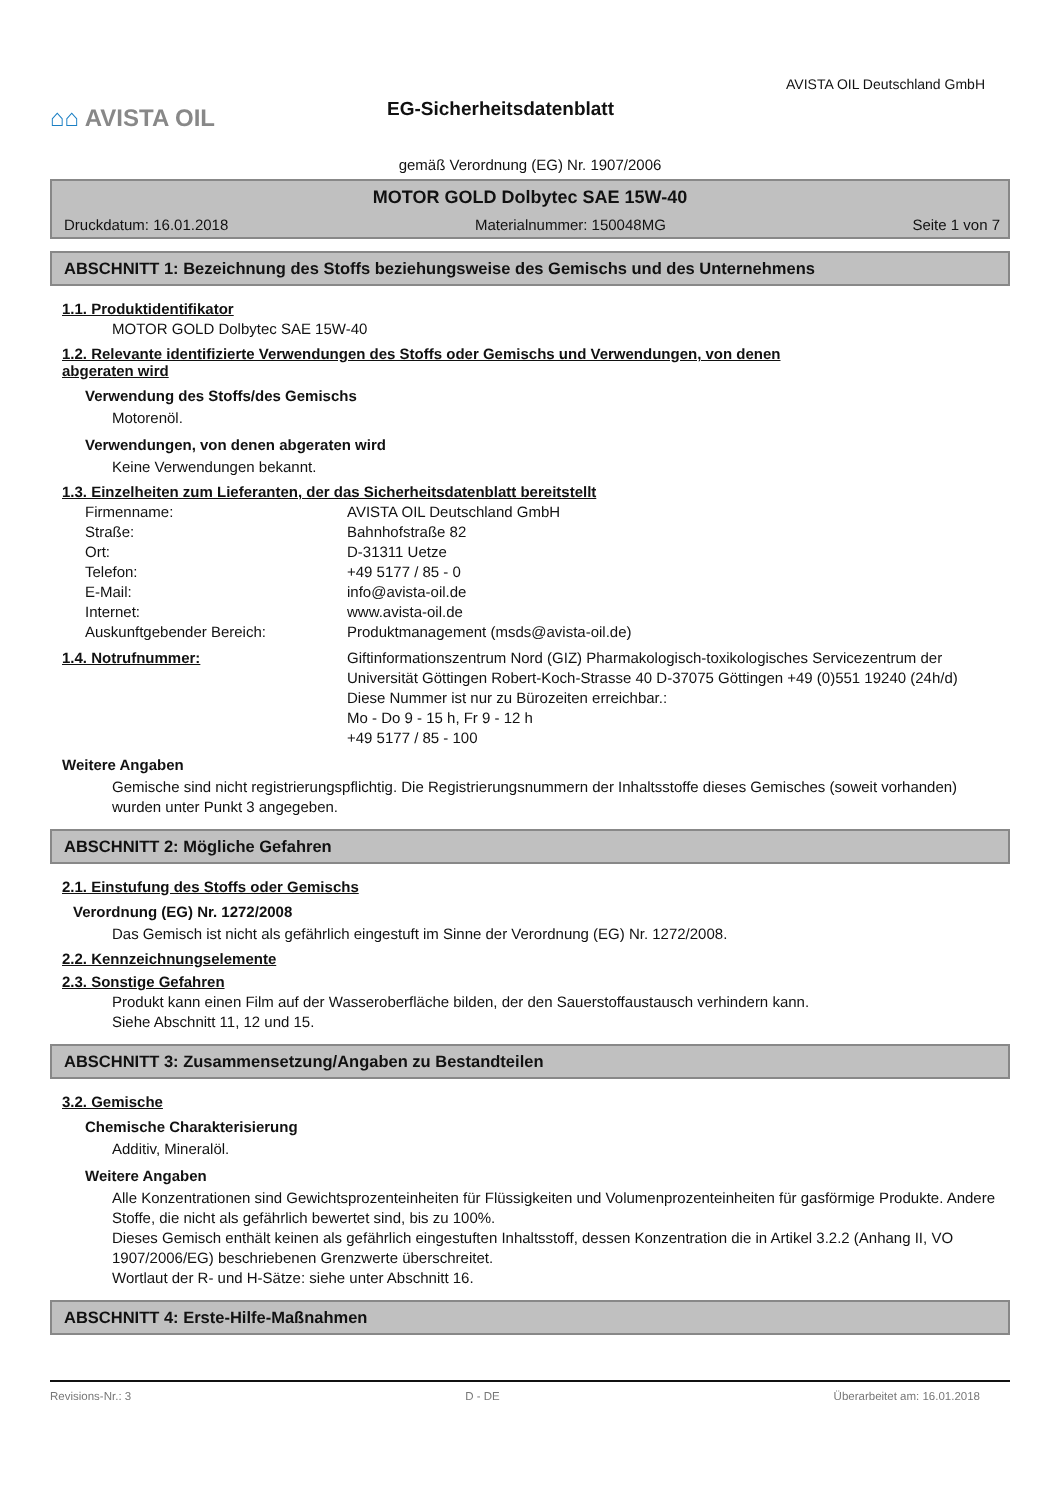⌂⌂ AVISTA OIL
EG-Sicherheitsdatenblatt
AVISTA OIL Deutschland GmbH
gemäß Verordnung (EG) Nr. 1907/2006
MOTOR GOLD Dolbytec SAE 15W-40
Druckdatum: 16.01.2018 Materialnummer: 150048MG Seite 1 von 7
ABSCHNITT 1: Bezeichnung des Stoffs beziehungsweise des Gemischs und des Unternehmens
1.1. Produktidentifikator
MOTOR GOLD Dolbytec SAE 15W-40
1.2. Relevante identifizierte Verwendungen des Stoffs oder Gemischs und Verwendungen, von denen
abgeraten wird
Verwendung des Stoffs/des Gemischs
Motorenöl.
Verwendungen, von denen abgeraten wird
Keine Verwendungen bekannt.
1.3. Einzelheiten zum Lieferanten, der das Sicherheitsdatenblatt bereitstellt
Firmenname: AVISTA OIL Deutschland GmbH Straße: Bahnhofstraße 82 Ort: D-31311 Uetze Telefon: +49 5177 / 85 - 0 E-Mail: info@avista-oil.de Internet: www.avista-oil.de Auskunftgebender Bereich: Produktmanagement (msds@avista-oil.de)
1.4. Notrufnummer: Giftinformationszentrum Nord (GIZ) Pharmakologisch-toxikologisches Servicezentrum der Universität Göttingen Robert-Koch-Strasse 40 D-37075 Göttingen +49 (0)551 19240 (24h/d)
Diese Nummer ist nur zu Bürozeiten erreichbar.:
Mo - Do 9 - 15 h, Fr 9 - 12 h
+49 5177 / 85 - 100
Weitere Angaben
Gemische sind nicht registrierungspflichtig. Die Registrierungsnummern der Inhaltsstoffe dieses Gemisches (soweit vorhanden) wurden unter Punkt 3 angegeben.
ABSCHNITT 2: Mögliche Gefahren
2.1. Einstufung des Stoffs oder Gemischs
Verordnung (EG) Nr. 1272/2008
Das Gemisch ist nicht als gefährlich eingestuft im Sinne der Verordnung (EG) Nr. 1272/2008.
2.2. Kennzeichnungselemente
2.3. Sonstige Gefahren
Produkt kann einen Film auf der Wasseroberfläche bilden, der den Sauerstoffaustausch verhindern kann.
Siehe Abschnitt 11, 12 und 15.
ABSCHNITT 3: Zusammensetzung/Angaben zu Bestandteilen
3.2. Gemische
Chemische Charakterisierung
Additiv, Mineralöl.
Weitere Angaben
Alle Konzentrationen sind Gewichtsprozenteinheiten für Flüssigkeiten und Volumenprozenteinheiten für gasförmige Produkte. Andere Stoffe, die nicht als gefährlich bewertet sind, bis zu 100%.
Dieses Gemisch enthält keinen als gefährlich eingestuften Inhaltsstoff, dessen Konzentration die in Artikel 3.2.2 (Anhang II, VO 1907/2006/EG) beschriebenen Grenzwerte überschreitet.
Wortlaut der R- und H-Sätze: siehe unter Abschnitt 16.
ABSCHNITT 4: Erste-Hilfe-Maßnahmen
Revisions-Nr.: 3 D - DE Überarbeitet am: 16.01.2018